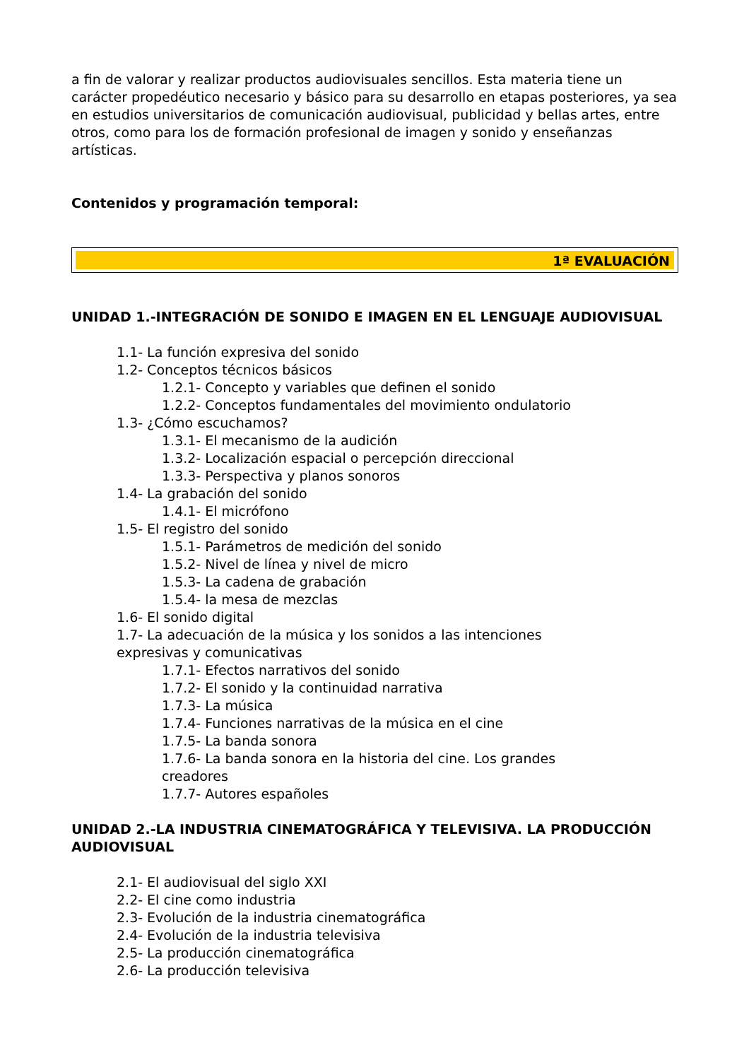a fin de valorar y realizar productos audiovisuales sencillos. Esta materia tiene un carácter propedéutico necesario y básico para su desarrollo en etapas posteriores, ya sea en estudios universitarios de comunicación audiovisual, publicidad y bellas artes, entre otros, como para los de formación profesional de imagen y sonido y enseñanzas artísticas.
Contenidos y programación temporal:
1ª EVALUACIÓN
UNIDAD 1.-INTEGRACIÓN DE SONIDO E IMAGEN EN EL LENGUAJE AUDIOVISUAL
1.1- La función expresiva del sonido
1.2- Conceptos técnicos básicos
1.2.1- Concepto y variables que definen el sonido
1.2.2- Conceptos fundamentales del movimiento ondulatorio
1.3- ¿Cómo escuchamos?
1.3.1- El mecanismo de la audición
1.3.2- Localización espacial o percepción direccional
1.3.3- Perspectiva y planos sonoros
1.4- La grabación del sonido
1.4.1- El micrófono
1.5- El registro del sonido
1.5.1- Parámetros de medición del sonido
1.5.2- Nivel de línea y nivel de micro
1.5.3- La cadena de grabación
1.5.4- la mesa de mezclas
1.6- El sonido digital
1.7- La adecuación de la música y los sonidos a las intenciones expresivas y comunicativas
1.7.1- Efectos narrativos del sonido
1.7.2- El sonido y la continuidad narrativa
1.7.3- La música
1.7.4- Funciones narrativas de la música en el cine
1.7.5- La banda sonora
1.7.6- La banda sonora en la historia del cine. Los grandes creadores
1.7.7- Autores españoles
UNIDAD 2.-LA INDUSTRIA CINEMATOGRÁFICA Y TELEVISIVA. LA PRODUCCIÓN AUDIOVISUAL
2.1- El audiovisual del siglo XXI
2.2- El cine como industria
2.3- Evolución de la industria cinematográfica
2.4- Evolución de la industria televisiva
2.5- La producción cinematográfica
2.6- La producción televisiva